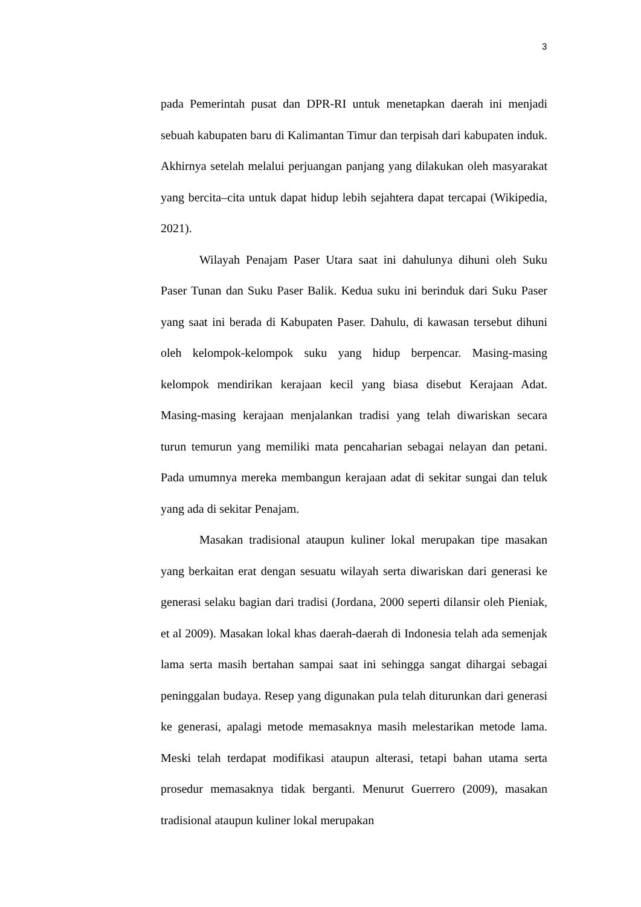3
pada Pemerintah pusat dan DPR-RI untuk menetapkan daerah ini menjadi sebuah kabupaten baru di Kalimantan Timur dan terpisah dari kabupaten induk. Akhirnya setelah melalui perjuangan panjang yang dilakukan oleh masyarakat yang bercita–cita untuk dapat hidup lebih sejahtera dapat tercapai (Wikipedia, 2021).
Wilayah Penajam Paser Utara saat ini dahulunya dihuni oleh Suku Paser Tunan dan Suku Paser Balik. Kedua suku ini berinduk dari Suku Paser yang saat ini berada di Kabupaten Paser. Dahulu, di kawasan tersebut dihuni oleh kelompok-kelompok suku yang hidup berpencar. Masing-masing kelompok mendirikan kerajaan kecil yang biasa disebut Kerajaan Adat. Masing-masing kerajaan menjalankan tradisi yang telah diwariskan secara turun temurun yang memiliki mata pencaharian sebagai nelayan dan petani. Pada umumnya mereka membangun kerajaan adat di sekitar sungai dan teluk yang ada di sekitar Penajam.
Masakan tradisional ataupun kuliner lokal merupakan tipe masakan yang berkaitan erat dengan sesuatu wilayah serta diwariskan dari generasi ke generasi selaku bagian dari tradisi (Jordana, 2000 seperti dilansir oleh Pieniak, et al 2009). Masakan lokal khas daerah-daerah di Indonesia telah ada semenjak lama serta masih bertahan sampai saat ini sehingga sangat dihargai sebagai peninggalan budaya. Resep yang digunakan pula telah diturunkan dari generasi ke generasi, apalagi metode memasaknya masih melestarikan metode lama. Meski telah terdapat modifikasi ataupun alterasi, tetapi bahan utama serta prosedur memasaknya tidak berganti. Menurut Guerrero (2009), masakan tradisional ataupun kuliner lokal merupakan